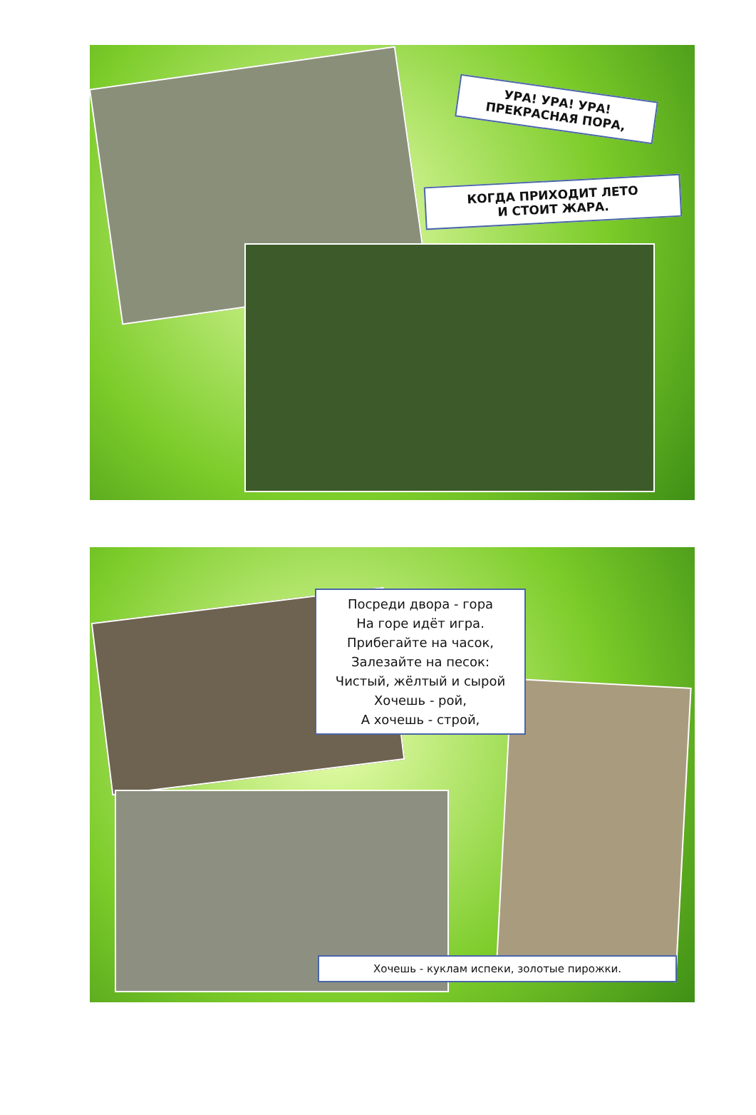УРА! УРА! УРА!
ПРЕКРАСНАЯ ПОРА,
КОГДА ПРИХОДИТ ЛЕТО
И СТОИТ ЖАРА.
Посреди двора - гора
На горе идёт игра.
Прибегайте на часок,
Залезайте на песок:
Чистый, жёлтый и сырой
Хочешь - рой,
А хочешь - строй,
Хочешь - куклам испеки, золотые пирожки.